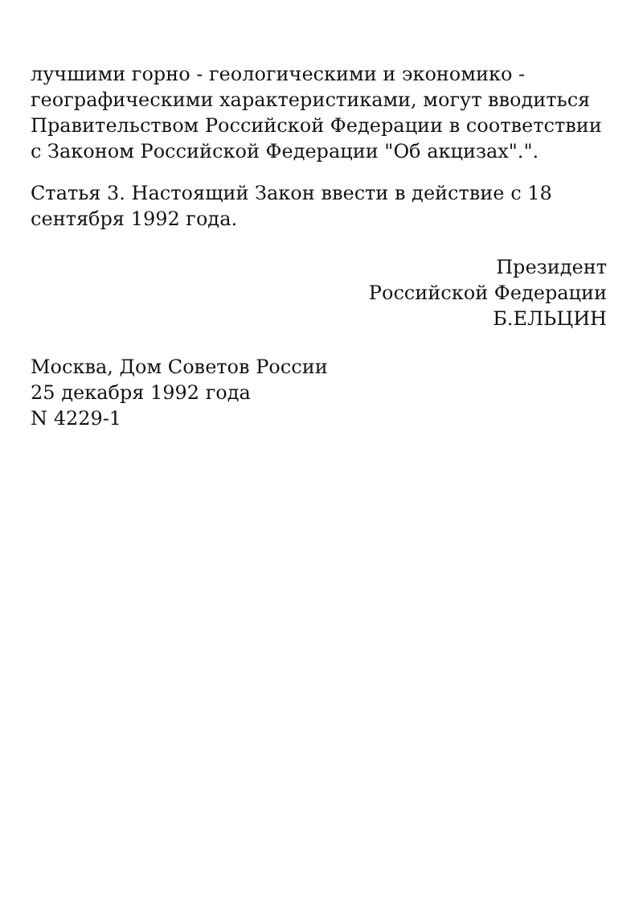лучшими горно - геологическими и экономико - географическими характеристиками, могут вводиться Правительством Российской Федерации в соответствии с Законом Российской Федерации "Об акцизах".".
Статья 3. Настоящий Закон ввести в действие с 18 сентября 1992 года.
Президент
Российской Федерации
Б.ЕЛЬЦИН
Москва, Дом Советов России
25 декабря 1992 года
N 4229-1